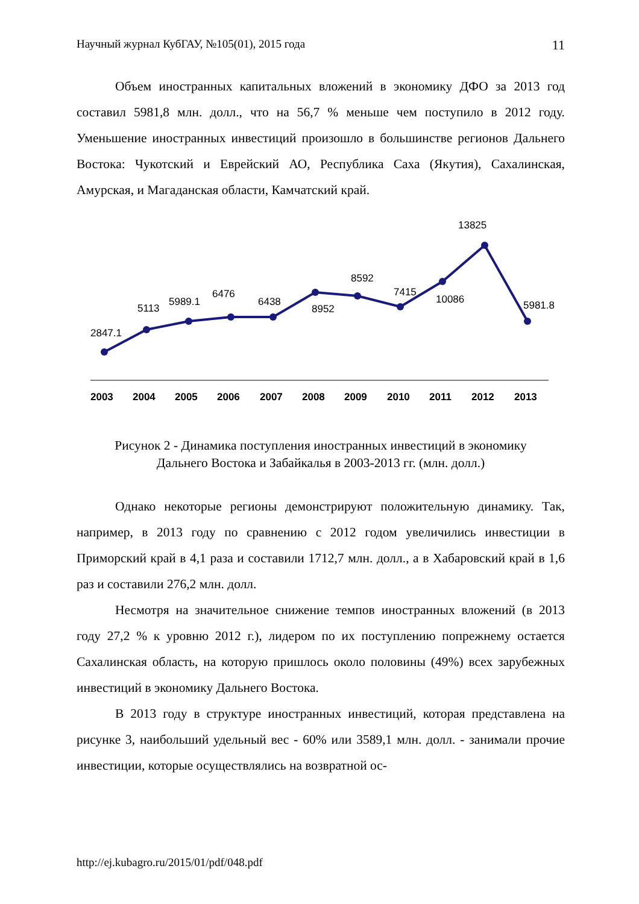Научный журнал КубГАУ, №105(01), 2015 года 11
Объем иностранных капитальных вложений в экономику ДФО за 2013 год составил 5981,8 млн. долл., что на 56,7 % меньше чем поступило в 2012 году. Уменьшение иностранных инвестиций произошло в большинстве регионов Дальнего Востока: Чукотский и Еврейский АО, Республика Саха (Якутия), Сахалинская, Амурская, и Магаданская области, Камчатский край.
2847.1
5113
5989.1
6476
6438
8952
8592
7415
10086
13825
5981.8
2003
2004
2005
2006
2007
2008
2009
2010
2011
2012
2013
Рисунок 2 - Динамика поступления иностранных инвестиций в экономику
Дальнего Востока и Забайкалья в 2003-2013 гг. (млн. долл.)
Однако некоторые регионы демонстрируют положительную динамику. Так, например, в 2013 году по сравнению с 2012 годом увеличились инвестиции в Приморский край в 4,1 раза и составили 1712,7 млн. долл., а в Хабаровский край в 1,6 раз и составили 276,2 млн. долл.
Несмотря на значительное снижение темпов иностранных вложений (в 2013 году 27,2 % к уровню 2012 г.), лидером по их поступлению попрежнему остается Сахалинская область, на которую пришлось около половины (49%) всех зарубежных инвестиций в экономику Дальнего Востока.
В 2013 году в структуре иностранных инвестиций, которая представлена на рисунке 3, наибольший удельный вес - 60% или 3589,1 млн. долл. - занимали прочие инвестиции, которые осуществлялись на возвратной ос-
http://ej.kubagro.ru/2015/01/pdf/048.pdf